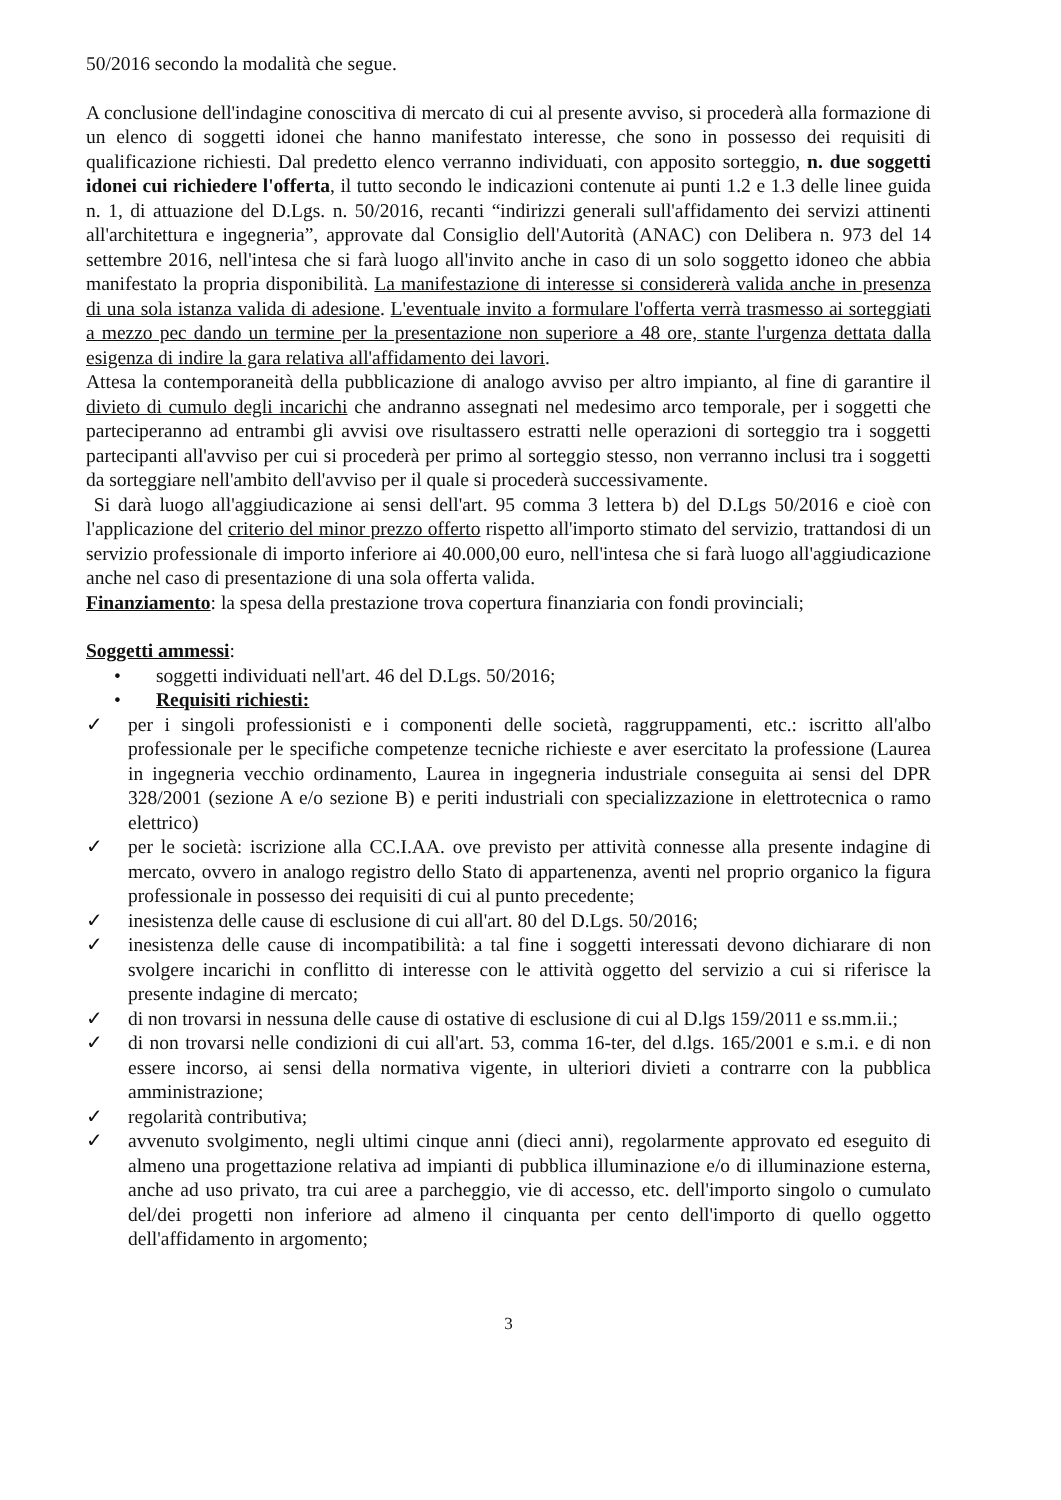50/2016 secondo la modalità che segue.
A conclusione dell'indagine conoscitiva di mercato di cui al presente avviso, si procederà alla formazione di un elenco di soggetti idonei che hanno manifestato interesse, che sono in possesso dei requisiti di qualificazione richiesti. Dal predetto elenco verranno individuati, con apposito sorteggio, n. due soggetti idonei cui richiedere l'offerta, il tutto secondo le indicazioni contenute ai punti 1.2 e 1.3 delle linee guida n. 1, di attuazione del D.Lgs. n. 50/2016, recanti “indirizzi generali sull'affidamento dei servizi attinenti all'architettura e ingegneria”, approvate dal Consiglio dell'Autorità (ANAC) con Delibera n. 973 del 14 settembre 2016, nell'intesa che si farà luogo all'invito anche in caso di un solo soggetto idoneo che abbia manifestato la propria disponibilità. La manifestazione di interesse si considererà valida anche in presenza di una sola istanza valida di adesione. L'eventuale invito a formulare l'offerta verrà trasmesso ai sorteggiati a mezzo pec dando un termine per la presentazione non superiore a 48 ore, stante l'urgenza dettata dalla esigenza di indire la gara relativa all'affidamento dei lavori.
Attesa la contemporaneità della pubblicazione di analogo avviso per altro impianto, al fine di garantire il divieto di cumulo degli incarichi che andranno assegnati nel medesimo arco temporale, per i soggetti che parteciperanno ad entrambi gli avvisi ove risultassero estratti nelle operazioni di sorteggio tra i soggetti partecipanti all'avviso per cui si procederà per primo al sorteggio stesso, non verranno inclusi tra i soggetti da sorteggiare nell'ambito dell'avviso per il quale si procederà successivamente.
Si darà luogo all'aggiudicazione ai sensi dell'art. 95 comma 3 lettera b) del D.Lgs 50/2016 e cioè con l'applicazione del criterio del minor prezzo offerto rispetto all'importo stimato del servizio, trattandosi di un servizio professionale di importo inferiore ai 40.000,00 euro, nell'intesa che si farà luogo all'aggiudicazione anche nel caso di presentazione di una sola offerta valida.
Finanziamento: la spesa della prestazione trova copertura finanziaria con fondi provinciali;
Soggetti ammessi:
• soggetti individuati nell'art. 46 del D.Lgs. 50/2016;
• Requisiti richiesti:
✓ per i singoli professionisti e i componenti delle società, raggruppamenti, etc.: iscritto all'albo professionale per le specifiche competenze tecniche richieste e aver esercitato la professione (Laurea in ingegneria vecchio ordinamento, Laurea in ingegneria industriale conseguita ai sensi del DPR 328/2001 (sezione A e/o sezione B) e periti industriali con specializzazione in elettrotecnica o ramo elettrico)
✓ per le società: iscrizione alla CC.I.AA. ove previsto per attività connesse alla presente indagine di mercato, ovvero in analogo registro dello Stato di appartenenza, aventi nel proprio organico la figura professionale in possesso dei requisiti di cui al punto precedente;
✓ inesistenza delle cause di esclusione di cui all'art. 80 del D.Lgs. 50/2016;
✓ inesistenza delle cause di incompatibilità: a tal fine i soggetti interessati devono dichiarare di non svolgere incarichi in conflitto di interesse con le attività oggetto del servizio a cui si riferisce la presente indagine di mercato;
✓ di non trovarsi in nessuna delle cause di ostative di esclusione di cui al D.lgs 159/2011 e ss.mm.ii.;
✓ di non trovarsi nelle condizioni di cui all'art. 53, comma 16-ter, del d.lgs. 165/2001 e s.m.i. e di non essere incorso, ai sensi della normativa vigente, in ulteriori divieti a contrarre con la pubblica amministrazione;
✓ regolarità contributiva;
✓ avvenuto svolgimento, negli ultimi cinque anni (dieci anni), regolarmente approvato ed eseguito di almeno una progettazione relativa ad impianti di pubblica illuminazione e/o di illuminazione esterna, anche ad uso privato, tra cui aree a parcheggio, vie di accesso, etc. dell'importo singolo o cumulato del/dei progetti non inferiore ad almeno il cinquanta per cento dell'importo di quello oggetto dell'affidamento in argomento;
3